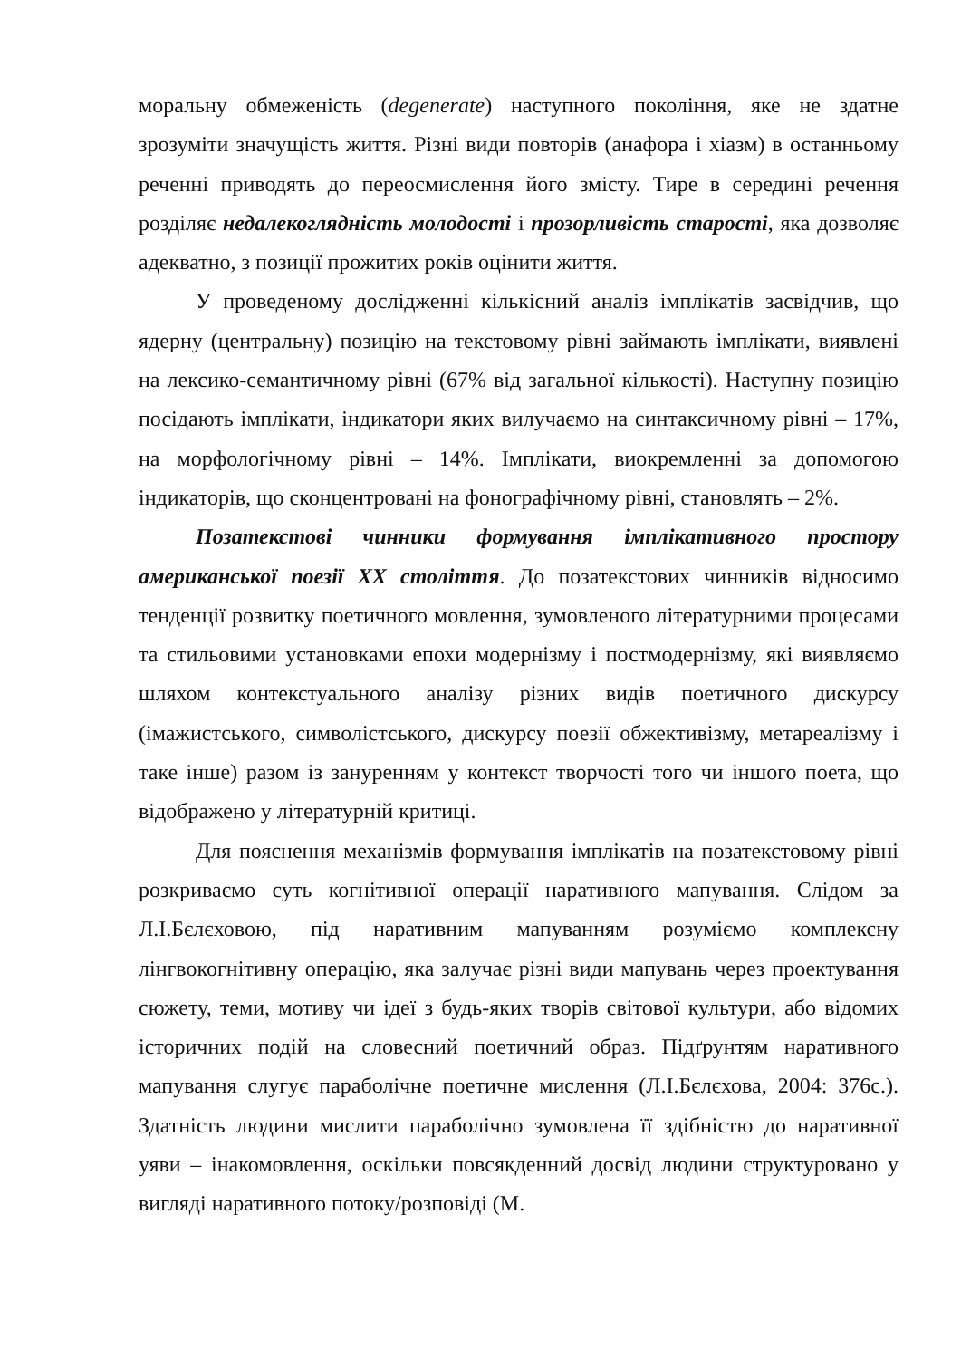моральну обмеженість (degenerate) наступного покоління, яке не здатне зрозуміти значущість життя. Різні види повторів (анафора і хіазм) в останньому реченні приводять до переосмислення його змісту. Тире в середині речення розділяє недалекоглядність молодості і прозорливість старості, яка дозволяє адекватно, з позиції прожитих років оцінити життя.
У проведеному дослідженні кількісний аналіз імплікатів засвідчив, що ядерну (центральну) позицію на текстовому рівні займають імплікати, виявлені на лексико-семантичному рівні (67% від загальної кількості). Наступну позицію посідають імплікати, індикатори яких вилучаємо на синтаксичному рівні – 17%, на морфологічному рівні – 14%. Імплікати, виокремленні за допомогою індикаторів, що сконцентровані на фонографічному рівні, становлять – 2%.
Позатекстові чинники формування імплікативного простору американської поезії XX століття. До позатекстових чинників відносимо тенденції розвитку поетичного мовлення, зумовленого літературними процесами та стильовими установками епохи модернізму і постмодернізму, які виявляємо шляхом контекстуального аналізу різних видів поетичного дискурсу (імажистського, символістського, дискурсу поезії обжективізму, метареалізму і таке інше) разом із зануренням у контекст творчості того чи іншого поета, що відображено у літературній критиці.
Для пояснення механізмів формування імплікатів на позатекстовому рівні розкриваємо суть когнітивної операції наративного мапування. Слідом за Л.І.Бєлєховою, під наративним мапуванням розуміємо комплексну лінгвокогнітивну операцію, яка залучає різні види мапувань через проектування сюжету, теми, мотиву чи ідеї з будь-яких творів світової культури, або відомих історичних подій на словесний поетичний образ. Підґрунтям наративного мапування слугує параболічне поетичне мислення (Л.І.Бєлєхова, 2004: 376с.). Здатність людини мислити параболічно зумовлена її здібністю до наративної уяви – інакомовлення, оскільки повсякденний досвід людини структуровано у вигляді наративного потоку/розповіді (М.